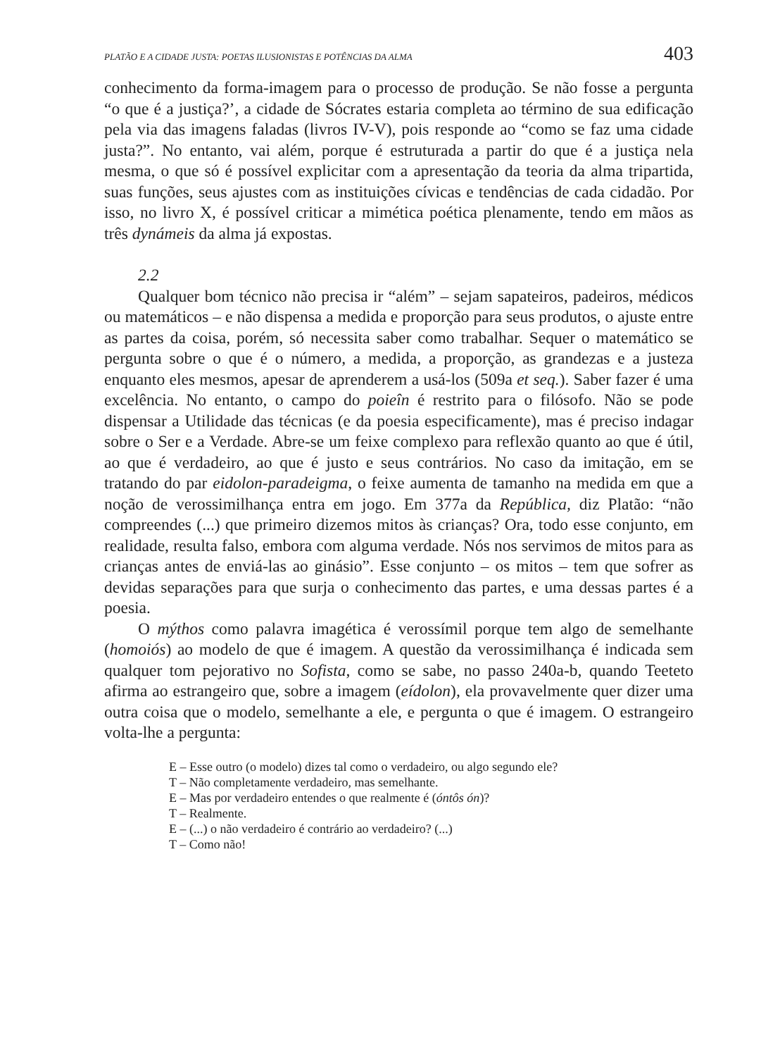PLATÃO E A CIDADE JUSTA: POETAS ILUSIONISTAS E POTÊNCIAS DA ALMA 403
conhecimento da forma-imagem para o processo de produção. Se não fosse a pergunta “o que é a justiça?’, a cidade de Sócrates estaria completa ao término de sua edificação pela via das imagens faladas (livros IV-V), pois responde ao “como se faz uma cidade justa?”. No entanto, vai além, porque é estruturada a partir do que é a justiça nela mesma, o que só é possível explicitar com a apresentação da teoria da alma tripartida, suas funções, seus ajustes com as instituições cívicas e tendências de cada cidadão. Por isso, no livro X, é possível criticar a mimética poética plenamente, tendo em mãos as três dynámeis da alma já expostas.
2.2
Qualquer bom técnico não precisa ir “além” – sejam sapateiros, padeiros, médicos ou matemáticos – e não dispensa a medida e proporção para seus produtos, o ajuste entre as partes da coisa, porém, só necessita saber como trabalhar. Sequer o matemático se pergunta sobre o que é o número, a medida, a proporção, as grandezas e a justeza enquanto eles mesmos, apesar de aprenderem a usá-los (509a et seq.). Saber fazer é uma excelência. No entanto, o campo do poieîn é restrito para o filósofo. Não se pode dispensar a Utilidade das técnicas (e da poesia especificamente), mas é preciso indagar sobre o Ser e a Verdade. Abre-se um feixe complexo para reflexão quanto ao que é útil, ao que é verdadeiro, ao que é justo e seus contrários. No caso da imitação, em se tratando do par eidolon-paradeigma, o feixe aumenta de tamanho na medida em que a noção de verossimilhança entra em jogo. Em 377a da República, diz Platão: “não compreendes (...) que primeiro dizemos mitos às crianças? Ora, todo esse conjunto, em realidade, resulta falso, embora com alguma verdade. Nós nos servimos de mitos para as crianças antes de enviá-las ao ginásio”. Esse conjunto – os mitos – tem que sofrer as devidas separações para que surja o conhecimento das partes, e uma dessas partes é a poesia.
O mýthos como palavra imagética é verossímil porque tem algo de semelhante (homoiós) ao modelo de que é imagem. A questão da verossimilhança é indicada sem qualquer tom pejorativo no Sofista, como se sabe, no passo 240a-b, quando Teeteto afirma ao estrangeiro que, sobre a imagem (eídolon), ela provavelmente quer dizer uma outra coisa que o modelo, semelhante a ele, e pergunta o que é imagem. O estrangeiro volta-lhe a pergunta:
E – Esse outro (o modelo) dizes tal como o verdadeiro, ou algo segundo ele?
T – Não completamente verdadeiro, mas semelhante.
E – Mas por verdadeiro entendes o que realmente é (óntôs ón)?
T – Realmente.
E – (...) o não verdadeiro é contrário ao verdadeiro? (...)
T – Como não!